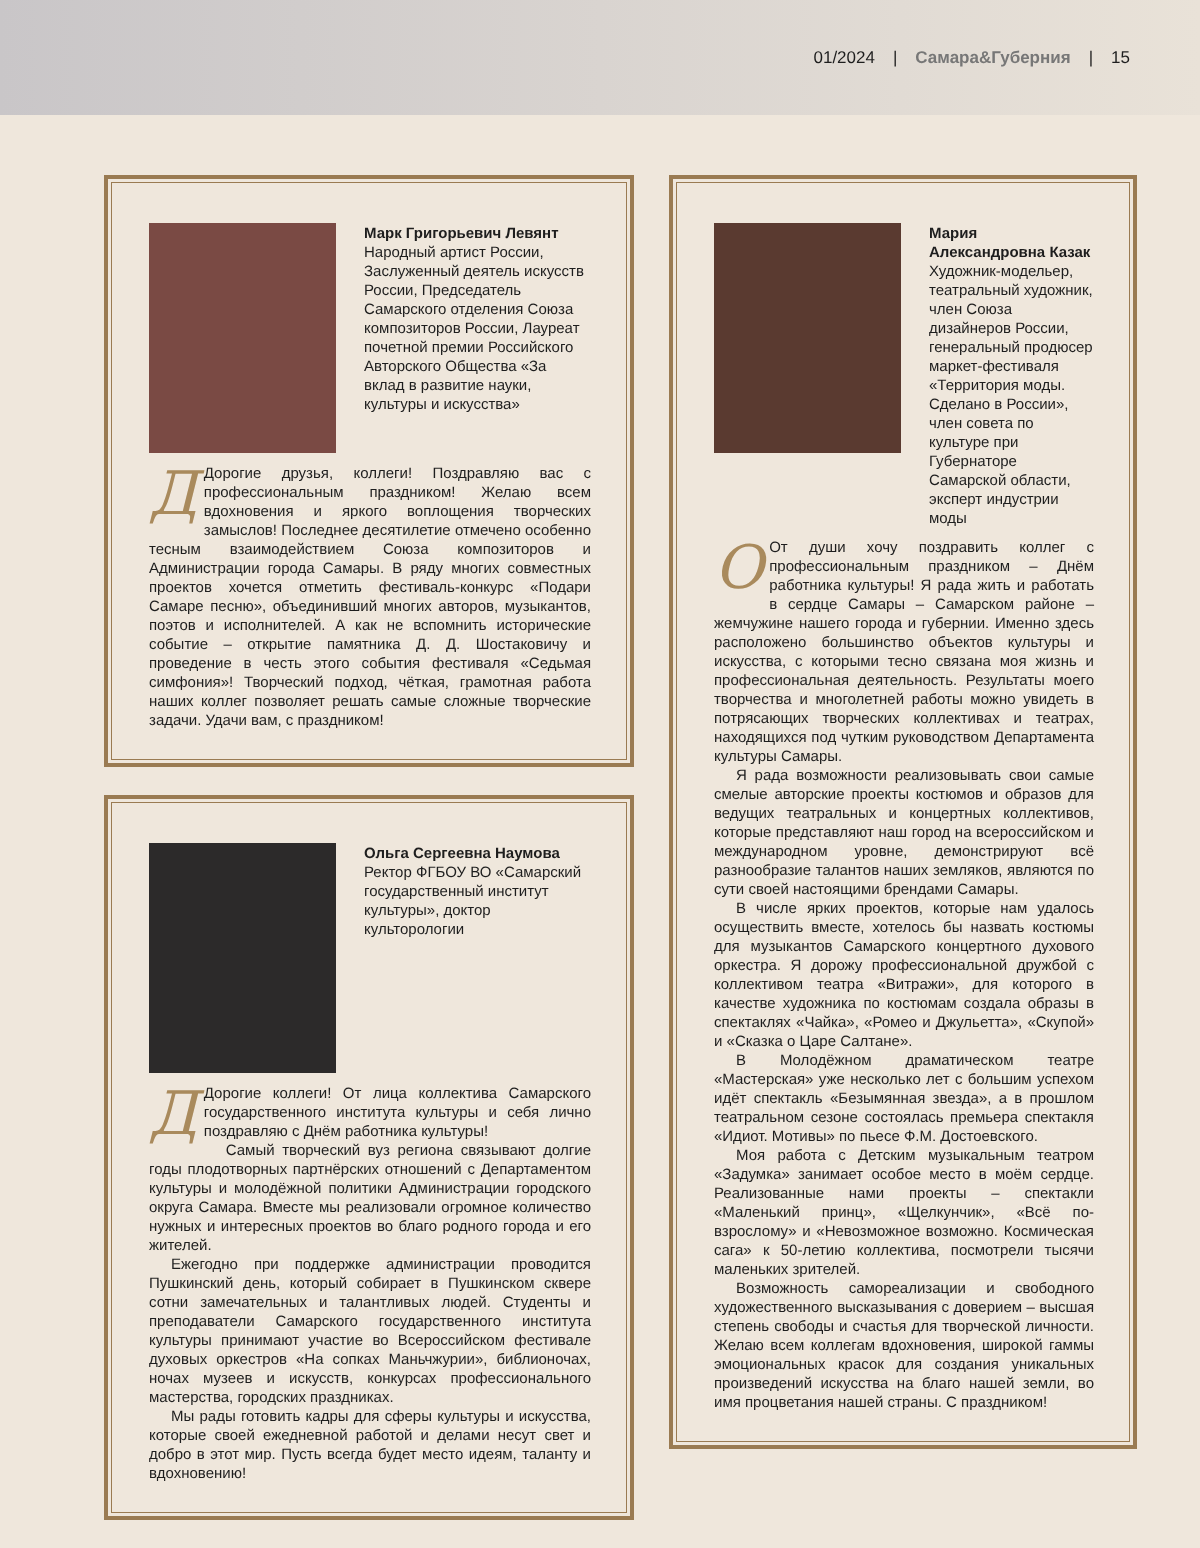01/2024 | Самара&Губерния | 15
Марк Григорьевич Левянт
Народный артист России, Заслуженный деятель искусств России, Председатель Самарского отделения Союза композиторов России, Лауреат почетной премии Российского Авторского Общества «За вклад в развитие науки, культуры и искусства»
ДДорогие друзья, коллеги! Поздравляю вас с профессиональным праздником! Желаю всем вдохновения и яркого воплощения творческих замыслов! Последнее десятилетие отмечено особенно тесным взаимодействием Союза композиторов и Администрации города Самары. В ряду многих совместных проектов хочется отметить фестиваль-конкурс «Подари Самаре песню», объединивший многих авторов, музыкантов, поэтов и исполнителей. А как не вспомнить исторические событие – открытие памятника Д. Д. Шостаковичу и проведение в честь этого события фестиваля «Седьмая симфония»! Творческий подход, чёткая, грамотная работа наших коллег позволяет решать самые сложные творческие задачи. Удачи вам, с праздником!
Ольга Сергеевна Наумова
Ректор ФГБОУ ВО «Самарский государственный институт культуры», доктор культорологии
ДДорогие коллеги! От лица коллектива Самарского государственного института культуры и себя лично поздравляю с Днём работника культуры!
Самый творческий вуз региона связывают долгие годы плодотворных партнёрских отношений с Департаментом культуры и молодёжной политики Администрации городского округа Самара. Вместе мы реализовали огромное количество нужных и интересных проектов во благо родного города и его жителей.
Ежегодно при поддержке администрации проводится Пушкинский день, который собирает в Пушкинском сквере сотни замечательных и талантливых людей. Студенты и преподаватели Самарского государственного института культуры принимают участие во Всероссийском фестивале духовых оркестров «На сопках Маньчжурии», библионочах, ночах музеев и искусств, конкурсах профессионального мастерства, городских праздниках.
Мы рады готовить кадры для сферы культуры и искусства, которые своей ежедневной работой и делами несут свет и добро в этот мир. Пусть всегда будет место идеям, таланту и вдохновению!
Мария Александровна Казак
Художник-модельер, театральный художник, член Союза дизайнеров России, генеральный продюсер маркет-фестиваля «Территория моды. Сделано в России», член совета по культуре при Губернаторе Самарской области, эксперт индустрии моды
ООт души хочу поздравить коллег с профессиональным праздником – Днём работника культуры! Я рада жить и работать в сердце Самары – Самарском районе – жемчужине нашего города и губернии. Именно здесь расположено большинство объектов культуры и искусства, с которыми тесно связана моя жизнь и профессиональная деятельность. Результаты моего творчества и многолетней работы можно увидеть в потрясающих творческих коллективах и театрах, находящихся под чутким руководством Департамента культуры Самары.
Я рада возможности реализовывать свои самые смелые авторские проекты костюмов и образов для ведущих театральных и концертных коллективов, которые представляют наш город на всероссийском и международном уровне, демонстрируют всё разнообразие талантов наших земляков, являются по сути своей настоящими брендами Самары.
В числе ярких проектов, которые нам удалось осуществить вместе, хотелось бы назвать костюмы для музыкантов Самарского концертного духового оркестра. Я дорожу профессиональной дружбой с коллективом театра «Витражи», для которого в качестве художника по костюмам создала образы в спектаклях «Чайка», «Ромео и Джульетта», «Скупой» и «Сказка о Царе Салтане».
В Молодёжном драматическом театре «Мастерская» уже несколько лет с большим успехом идёт спектакль «Безымянная звезда», а в прошлом театральном сезоне состоялась премьера спектакля «Идиот. Мотивы» по пьесе Ф.М. Достоевского.
Моя работа с Детским музыкальным театром «Задумка» занимает особое место в моём сердце. Реализованные нами проекты – спектакли «Маленький принц», «Щелкунчик», «Всё по-взрослому» и «Невозможное возможно. Космическая сага» к 50-летию коллектива, посмотрели тысячи маленьких зрителей.
Возможность самореализации и свободного художественного высказывания с доверием – высшая степень свободы и счастья для творческой личности. Желаю всем коллегам вдохновения, широкой гаммы эмоциональных красок для создания уникальных произведений искусства на благо нашей земли, во имя процветания нашей страны. С праздником!